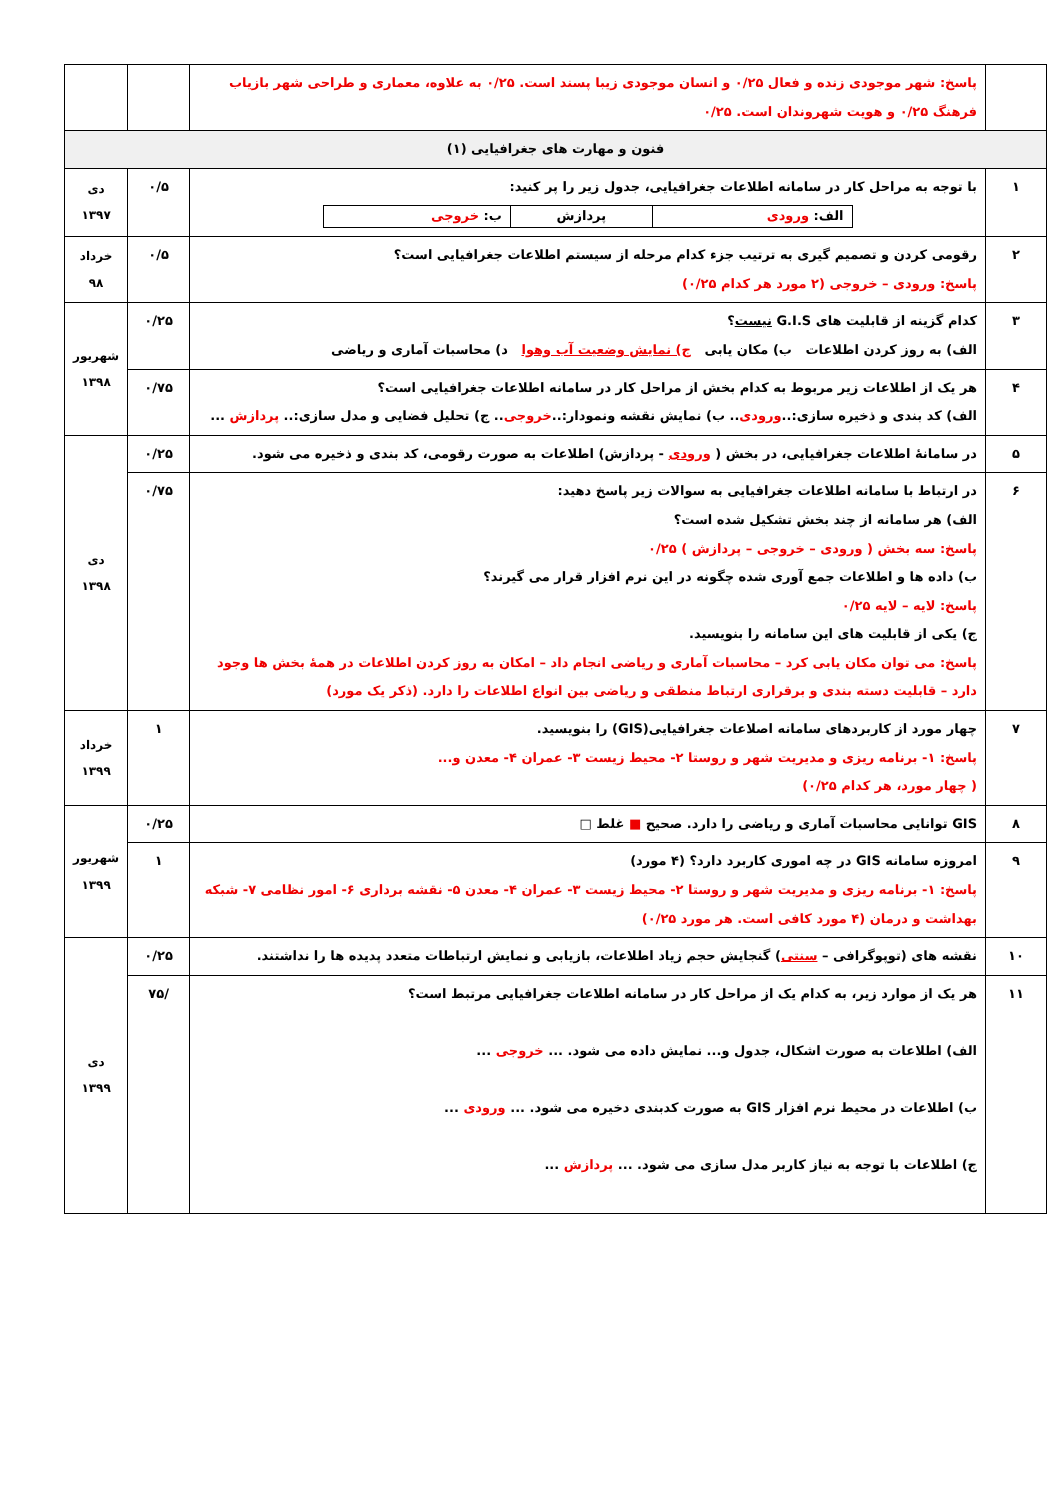| | پاسخ: شهر موجودی زنده و فعال ۰/۲۵ و انسان موجودی زیبا پسند است. ۰/۲۵ به علاوه، معماری و طراحی شهر بازیاب فرهنگ ۰/۲۵ و هویت شهروندان است. ۰/۲۵ | | |
| فنون و مهارت های جغرافیایی (۱) | | | |
| ۱ | با توجه به مراحل کار در سامانه اطلاعات جغرافیایی، جدول زیر را پر کنید: / الف: ورودی / پردازش / ب: خروجی / | ۰/۵ | دی ۱۳۹۷ |
| ۲ | رقومی کردن و تصمیم گیری به ترتیب جزء کدام مرحله از سیستم اطلاعات جغرافیایی است؟ پاسخ: ورودی – خروجی (۲ مورد هر کدام ۰/۲۵) | ۰/۵ | خرداد ۹۸ |
| ۳ | کدام گزینه از قابلیت های G.I.S نیست ؟ الف) به روز کردن اطلاعات ب) مکان یابی ج) نمایش وضعیت آب وهوا د) محاسبات آماری و ریاضی | ۰/۲۵ | شهریور ۱۳۹۸ |
| ۴ | هر یک از اطلاعات زیر مربوط به کدام بخش از مراحل کار در سامانه اطلاعات جغرافیایی است؟ الف) کد بندی و ذخیره سازی:.. ورودی .. ب) نمایش نقشه ونمودار:.. خروجی .. ج) تحلیل فضایی و مدل سازی:.. پردازش ... | ۰/۷۵ | |
| ۵ | در سامانهٔ اطلاعات جغرافیایی، در بخش ( ورودی - پردازش) اطلاعات به صورت رقومی، کد بندی و ذخیره می شود. | ۰/۲۵ | دی ۱۳۹۸ |
| ۶ | در ارتباط با سامانه اطلاعات جغرافیایی به سوالات زیر پاسخ دهید: الف) هر سامانه از چند بخش تشکیل شده است؟ پاسخ: سه بخش ( ورودی – خروجی – پردازش ) ۰/۲۵ ب) داده ها و اطلاعات جمع آوری شده چگونه در این نرم افزار قرار می گیرند؟ پاسخ: لایه – لایه ۰/۲۵ ج) یکی از قابلیت های این سامانه را بنویسید. پاسخ: می توان مکان یابی کرد – محاسبات آماری و ریاضی انجام داد – امکان به روز کردن اطلاعات در همهٔ بخش ها وجود دارد – قابلیت دسته بندی و برقراری ارتباط منطقی و ریاضی بین انواع اطلاعات را دارد. (ذکر یک مورد) | ۰/۷۵ | |
| ۷ | چهار مورد از کاربردهای سامانه اصلاعات جغرافیایی(GIS) را بنویسید. پاسخ: ۱- برنامه ریزی و مدیریت شهر و روستا ۲- محیط زیست ۳- عمران ۴- معدن و... ( چهار مورد، هر کدام ۰/۲۵) | ۱ | خرداد ۱۳۹۹ |
| ۸ | GIS توانایی محاسبات آماری و ریاضی را دارد. صحیح ■ غلط □ | ۰/۲۵ | شهریور ۱۳۹۹ |
| ۹ | امروزه سامانه GIS در چه اموری کاربرد دارد؟ (۴ مورد) پاسخ: ۱- برنامه ریزی و مدیریت شهر و روستا ۲- محیط زیست ۳- عمران ۴- معدن ۵- نقشه برداری ۶- امور نظامی ۷- شبکه بهداشت و درمان (۴ مورد کافی است. هر مورد ۰/۲۵) | ۱ | |
| ۱۰ | نقشه های (توپوگرافی – سنتی ) گنجایش حجم زیاد اطلاعات، بازیابی و نمایش ارتباطات متعدد پدیده ها را نداشتند. | ۰/۲۵ | دی ۱۳۹۹ |
| ۱۱ | هر یک از موارد زیر، به کدام یک از مراحل کار در سامانه اطلاعات جغرافیایی مرتبط است؟ الف) اطلاعات به صورت اشکال، جدول و... نمایش داده می شود. ... خروجی ... ب) اطلاعات در محیط نرم افزار GIS به صورت کدبندی دخیره می شود. ... ورودی ... ج) اطلاعات با توجه به نیاز کاربر مدل سازی می شود. ... پردازش ... | /۷۵ | |